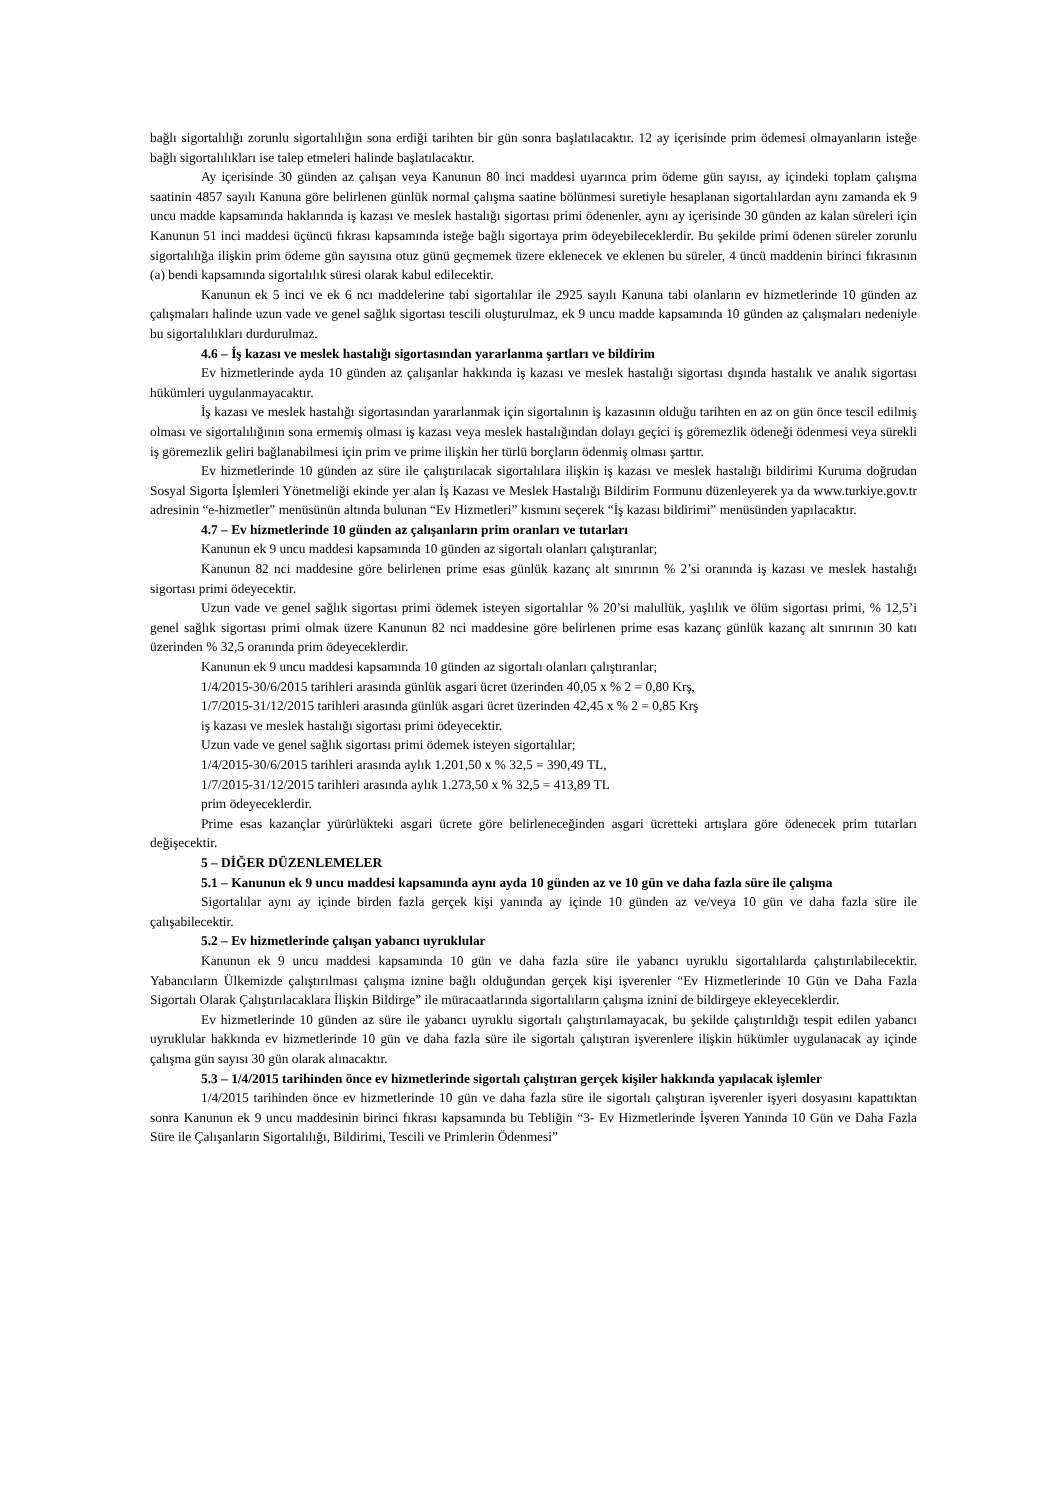bağlı sigortalılığı zorunlu sigortalılığın sona erdiği tarihten bir gün sonra başlatılacaktır. 12 ay içerisinde prim ödemesi olmayanların isteğe bağlı sigortalılıkları ise talep etmeleri halinde başlatılacaktır.
Ay içerisinde 30 günden az çalışan veya Kanunun 80 inci maddesi uyarınca prim ödeme gün sayısı, ay içindeki toplam çalışma saatinin 4857 sayılı Kanuna göre belirlenen günlük normal çalışma saatine bölünmesi suretiyle hesaplanan sigortalılardan aynı zamanda ek 9 uncu madde kapsamında haklarında iş kazası ve meslek hastalığı sigortası primi ödenenler, aynı ay içerisinde 30 günden az kalan süreleri için Kanunun 51 inci maddesi üçüncü fıkrası kapsamında isteğe bağlı sigortaya prim ödeyebileceklerdir. Bu şekilde primi ödenen süreler zorunlu sigortalılığa ilişkin prim ödeme gün sayısına otuz günü geçmemek üzere eklenecek ve eklenen bu süreler, 4 üncü maddenin birinci fıkrasının (a) bendi kapsamında sigortalılık süresi olarak kabul edilecektir.
Kanunun ek 5 inci ve ek 6 ncı maddelerine tabi sigortalılar ile 2925 sayılı Kanuna tabi olanların ev hizmetlerinde 10 günden az çalışmaları halinde uzun vade ve genel sağlık sigortası tescili oluşturulmaz, ek 9 uncu madde kapsamında 10 günden az çalışmaları nedeniyle bu sigortalılıkları durdurulmaz.
4.6 – İş kazası ve meslek hastalığı sigortasından yararlanma şartları ve bildirim
Ev hizmetlerinde ayda 10 günden az çalışanlar hakkında iş kazası ve meslek hastalığı sigortası dışında hastalık ve analık sigortası hükümleri uygulanmayacaktır.
İş kazası ve meslek hastalığı sigortasından yararlanmak için sigortalının iş kazasının olduğu tarihten en az on gün önce tescil edilmiş olması ve sigortalılığının sona ermemiş olması iş kazası veya meslek hastalığından dolayı geçici iş göremezlik ödeneği ödenmesi veya sürekli iş göremezlik geliri bağlanabilmesi için prim ve prime ilişkin her türlü borçların ödenmiş olması şarttır.
Ev hizmetlerinde 10 günden az süre ile çalıştırılacak sigortalılara ilişkin iş kazası ve meslek hastalığı bildirimi Kuruma doğrudan Sosyal Sigorta İşlemleri Yönetmeliği ekinde yer alan İş Kazası ve Meslek Hastalığı Bildirim Formunu düzenleyerek ya da www.turkiye.gov.tr adresinin “e-hizmetler” menüsünün altında bulunan “Ev Hizmetleri” kısmını seçerek “İş kazası bildirimi” menüsünden yapılacaktır.
4.7 – Ev hizmetlerinde 10 günden az çalışanların prim oranları ve tutarları
Kanunun ek 9 uncu maddesi kapsamında 10 günden az sigortalı olanları çalıştıranlar;
Kanunun 82 nci maddesine göre belirlenen prime esas günlük kazanç alt sınırının % 2’si oranında iş kazası ve meslek hastalığı sigortası primi ödeyecektir.
Uzun vade ve genel sağlık sigortası primi ödemek isteyen sigortalılar % 20’si malullük, yaşlılık ve ölüm sigortası primi, % 12,5’i genel sağlık sigortası primi olmak üzere Kanunun 82 nci maddesine göre belirlenen prime esas kazanç günlük kazanç alt sınırının 30 katı üzerinden % 32,5 oranında prim ödeyeceklerdir.
Kanunun ek 9 uncu maddesi kapsamında 10 günden az sigortalı olanları çalıştıranlar;
1/4/2015-30/6/2015 tarihleri arasında günlük asgari ücret üzerinden 40,05 x % 2 = 0,80 Krş,
1/7/2015-31/12/2015 tarihleri arasında günlük asgari ücret üzerinden 42,45 x % 2 = 0,85 Krş
iş kazası ve meslek hastalığı sigortası primi ödeyecektir.
Uzun vade ve genel sağlık sigortası primi ödemek isteyen sigortalılar;
1/4/2015-30/6/2015 tarihleri arasında aylık 1.201,50 x % 32,5 = 390,49 TL,
1/7/2015-31/12/2015 tarihleri arasında aylık 1.273,50 x % 32,5 = 413,89 TL
prim ödeyeceklerdir.
Prime esas kazançlar yürürlükteki asgari ücrete göre belirleneceğinden asgari ücretteki artışlara göre ödenecek prim tutarları değişecektir.
5 – DİĞER DÜZENLEMELER
5.1 – Kanunun ek 9 uncu maddesi kapsamında aynı ayda 10 günden az ve 10 gün ve daha fazla süre ile çalışma
Sigortalılar aynı ay içinde birden fazla gerçek kişi yanında ay içinde 10 günden az ve/veya 10 gün ve daha fazla süre ile çalışabilecektir.
5.2 – Ev hizmetlerinde çalışan yabancı uyruklular
Kanunun ek 9 uncu maddesi kapsamında 10 gün ve daha fazla süre ile yabancı uyruklu sigortalılarda çalıştırılabilecektir. Yabancıların Ülkemizde çalıştırılması çalışma iznine bağlı olduğundan gerçek kişi işverenler “Ev Hizmetlerinde 10 Gün ve Daha Fazla Sigortalı Olarak Çalıştırılacaklara İlişkin Bildirge” ile müracaatlarında sigortalıların çalışma iznini de bildirgeye ekleyeceklerdir.
Ev hizmetlerinde 10 günden az süre ile yabancı uyruklu sigortalı çalıştırılamayacak, bu şekilde çalıştırıldığı tespit edilen yabancı uyruklular hakkında ev hizmetlerinde 10 gün ve daha fazla süre ile sigortalı çalıştıran işverenlere ilişkin hükümler uygulanacak ay içinde çalışma gün sayısı 30 gün olarak alınacaktır.
5.3 – 1/4/2015 tarihinden önce ev hizmetlerinde sigortalı çalıştıran gerçek kişiler hakkında yapılacak işlemler
1/4/2015 tarihinden önce ev hizmetlerinde 10 gün ve daha fazla süre ile sigortalı çalıştıran işverenler işyeri dosyasını kapattıktan sonra Kanunun ek 9 uncu maddesinin birinci fıkrası kapsamında bu Tebliğin “3- Ev Hizmetlerinde İşveren Yanında 10 Gün ve Daha Fazla Süre ile Çalışanların Sigortalılığı, Bildirimi, Tescili ve Primlerin Ödenmesi”